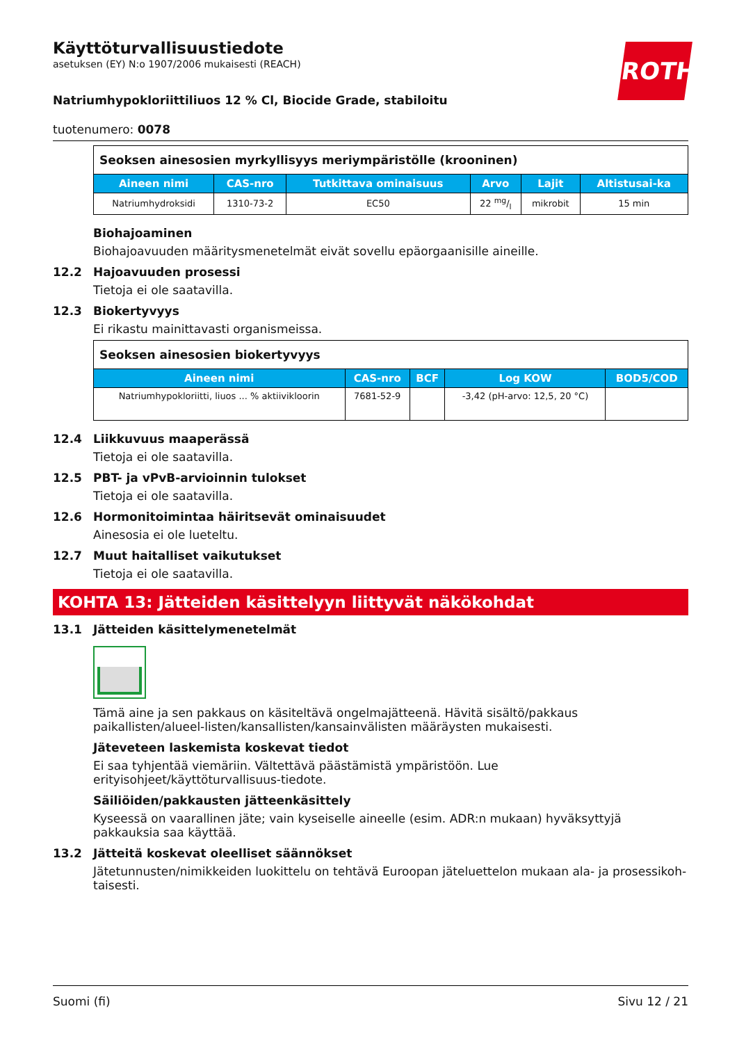ROTH
Käyttöturvallisuustiedote
asetuksen (EY) N:o 1907/2006 mukaisesti (REACH)
Natriumhypokloriittiliuos 12 % Cl, Biocide Grade, stabiloitu
tuotenumero: 0078
| Seoksen ainesosien myrkyllisyys meriympäristölle (krooninen) | | | | | |
| --- | --- | --- | --- | --- | --- |
| Aineen nimi | CAS-nro | Tutkittava ominaisuus | Arvo | Lajit | Altistusai-ka |
| Natriumhydroksidi | 1310-73-2 | EC50 | 22 mg/l | mikrobit | 15 min |
Biohajoaminen
Biohajoavuuden määritysmenetelmät eivät sovellu epäorgaanisille aineille.
12.2 Hajoavuuden prosessi
Tietoja ei ole saatavilla.
12.3 Biokertyvyys
Ei rikastu mainittavasti organismeissa.
| Seoksen ainesosien biokertyvyys | | | | |
| --- | --- | --- | --- | --- |
| Aineen nimi | CAS-nro | BCF | Log KOW | BOD5/COD |
| Natriumhypokloriitti, liuos ... % aktiivikloorin | 7681-52-9 | | -3,42 (pH-arvo: 12,5, 20 °C) | |
12.4 Liikkuvuus maaperässä
Tietoja ei ole saatavilla.
12.5 PBT- ja vPvB-arvioinnin tulokset
Tietoja ei ole saatavilla.
12.6 Hormonitoimintaa häiritsevät ominaisuudet
Ainesosia ei ole lueteltu.
12.7 Muut haitalliset vaikutukset
Tietoja ei ole saatavilla.
KOHTA 13: Jätteiden käsittelyyn liittyvät näkökohdat
13.1 Jätteiden käsittelymenetelmät
Tämä aine ja sen pakkaus on käsiteltävä ongelmajätteenä. Hävitä sisältö/pakkaus paikallisten/alueel-listen/kansallisten/kansainvälisten määräysten mukaisesti.
Jäteveteen laskemista koskevat tiedot
Ei saa tyhjentää viemäriin. Vältettävä päästämistä ympäristöön. Lue erityisohjeet/käyttöturvallisuus-tiedote.
Säiliöiden/pakkausten jätteenkäsittely
Kyseessä on vaarallinen jäte; vain kyseiselle aineelle (esim. ADR:n mukaan) hyväksyttyjä pakkauksia saa käyttää.
13.2 Jätteitä koskevat oleelliset säännökset
Jätetunnusten/nimikkeiden luokittelu on tehtävä Euroopan jäteluettelon mukaan ala- ja prosessikoh-taisesti.
Suomi (fi) Sivu 12 / 21